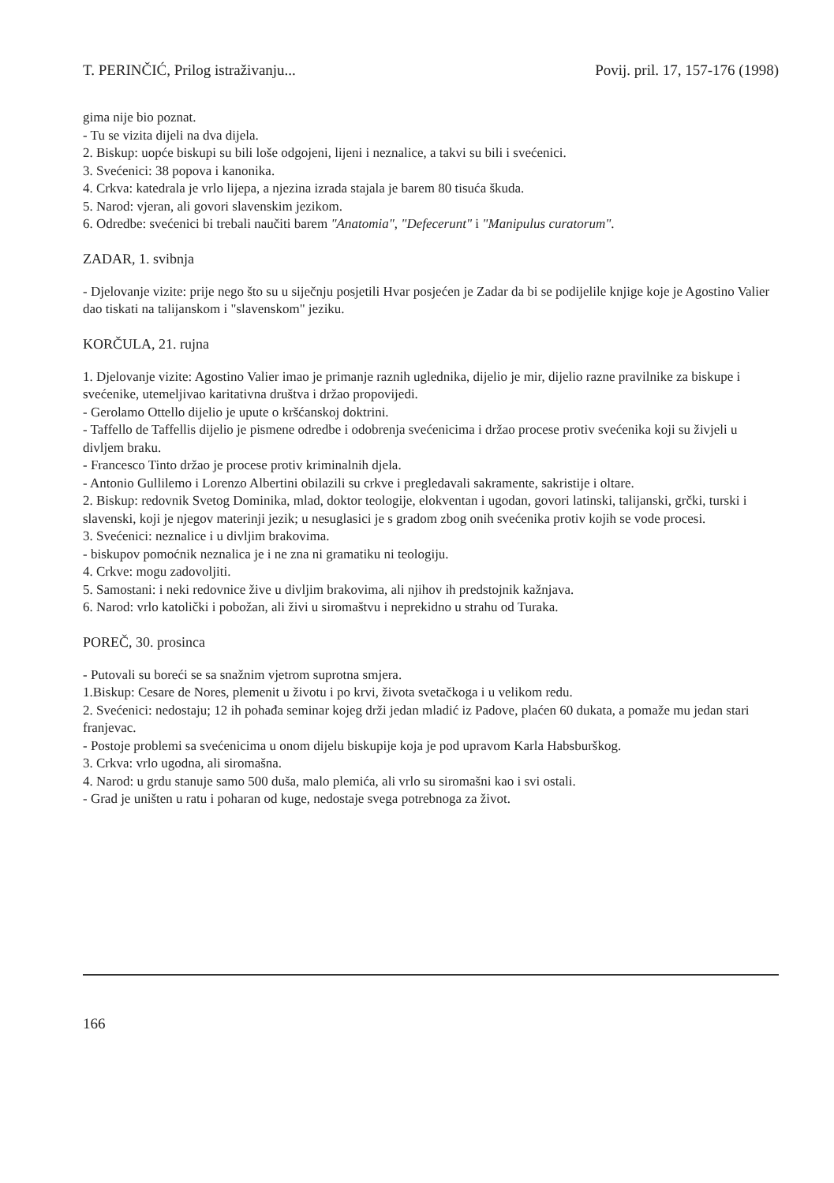T. PERINČIĆ, Prilog istraživanju... Povij. pril. 17, 157-176 (1998)
gima nije bio poznat.
- Tu se vizita dijeli na dva dijela.
2. Biskup: uopće biskupi su bili loše odgojeni, lijeni i neznalice, a takvi su bili i svećenici.
3. Svećenici: 38 popova i kanonika.
4. Crkva: katedrala je vrlo lijepa, a njezina izrada stajala je barem 80 tisuća škuda.
5. Narod: vjeran, ali govori slavenskim jezikom.
6. Odredbe: svećenici bi trebali naučiti barem "Anatomia", "Defecerunt" i "Manipulus curatorum".
ZADAR, 1. svibnja
- Djelovanje vizite: prije nego što su u siječnju posjetili Hvar posjećen je Zadar da bi se podijelile knjige koje je Agostino Valier dao tiskati na talijanskom i "slavenskom" jeziku.
KORČULA, 21. rujna
1. Djelovanje vizite: Agostino Valier imao je primanje raznih uglednika, dijelio je mir, dijelio razne pravilnike za biskupe i svećenike, utemeljivao karitativna društva i držao propovijedi.
- Gerolamo Ottello dijelio je upute o kršćanskoj doktrini.
- Taffello de Taffellis dijelio je pismene odredbe i odobrenja svećenicima i držao procese protiv svećenika koji su živjeli u divljem braku.
- Francesco Tinto držao je procese protiv kriminalnih djela.
- Antonio Gullilemo i Lorenzo Albertini obilazili su crkve i pregledavali sakramente, sakristije i oltare.
2. Biskup: redovnik Svetog Dominika, mlad, doktor teologije, elokventan i ugodan, govori latinski, talijanski, grčki, turski i slavenski, koji je njegov materinji jezik; u nesuglasici je s gradom zbog onih svećenika protiv kojih se vode procesi.
3. Svećenici: neznalice i u divljim brakovima.
- biskupov pomoćnik neznalica je i ne zna ni gramatiku ni teologiju.
4. Crkve: mogu zadovoljiti.
5. Samostani: i neki redovnice žive u divljim brakovima, ali njihov ih predstojnik kažnjava.
6. Narod: vrlo katolički i pobožan, ali živi u siromaštvu i neprekidno u strahu od Turaka.
POREČ, 30. prosinca
- Putovali su boreći se sa snažnim vjetrom suprotna smjera.
1.Biskup: Cesare de Nores, plemenit u životu i po krvi, života svetačkoga i u velikom redu.
2. Svećenici: nedostaju; 12 ih pohađa seminar kojeg drži jedan mladić iz Padove, plaćen 60 dukata, a pomaže mu jedan stari franjevac.
- Postoje problemi sa svećenicima u onom dijelu biskupije koja je pod upravom Karla Habsburškog.
3. Crkva: vrlo ugodna, ali siromašna.
4. Narod: u grdu stanuje samo 500 duša, malo plemića, ali vrlo su siromašni kao i svi ostali.
- Grad je uništen u ratu i poharan od kuge, nedostaje svega potrebnoga za život.
166